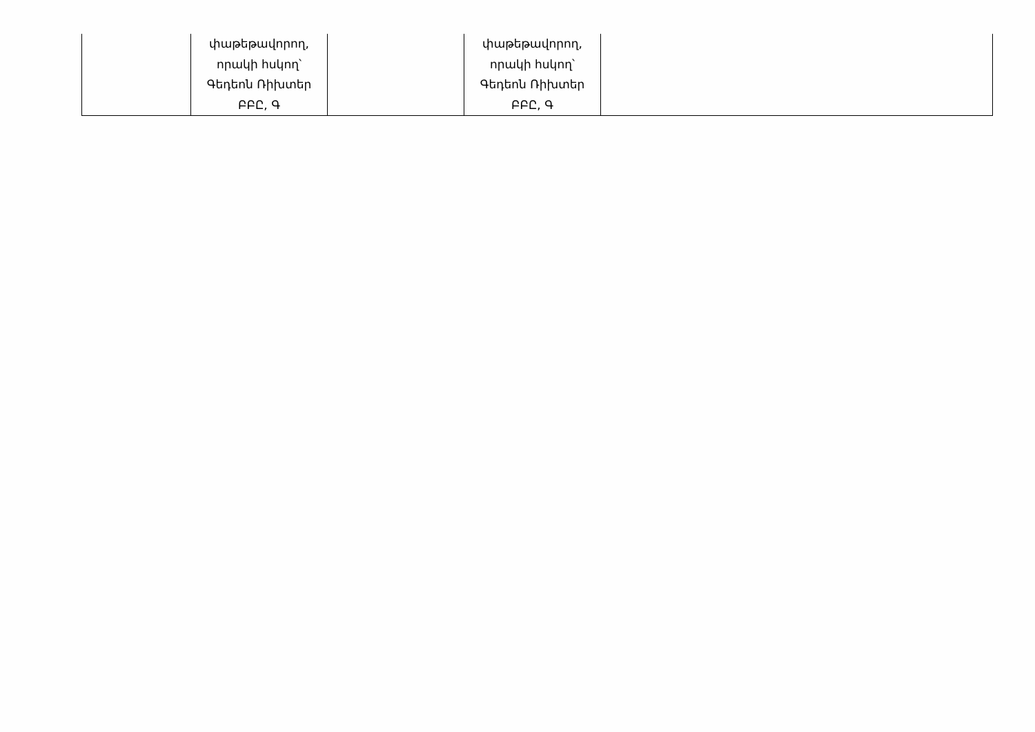| | փաթեթավորող, որակի հսկող՝ Գեդեոն Ռիխտեր ԲԲԸ, Գ | | փաթեթավորող, որակի հսկող՝ Գեդեոն Ռիխտեր ԲԲԸ, Գ | |